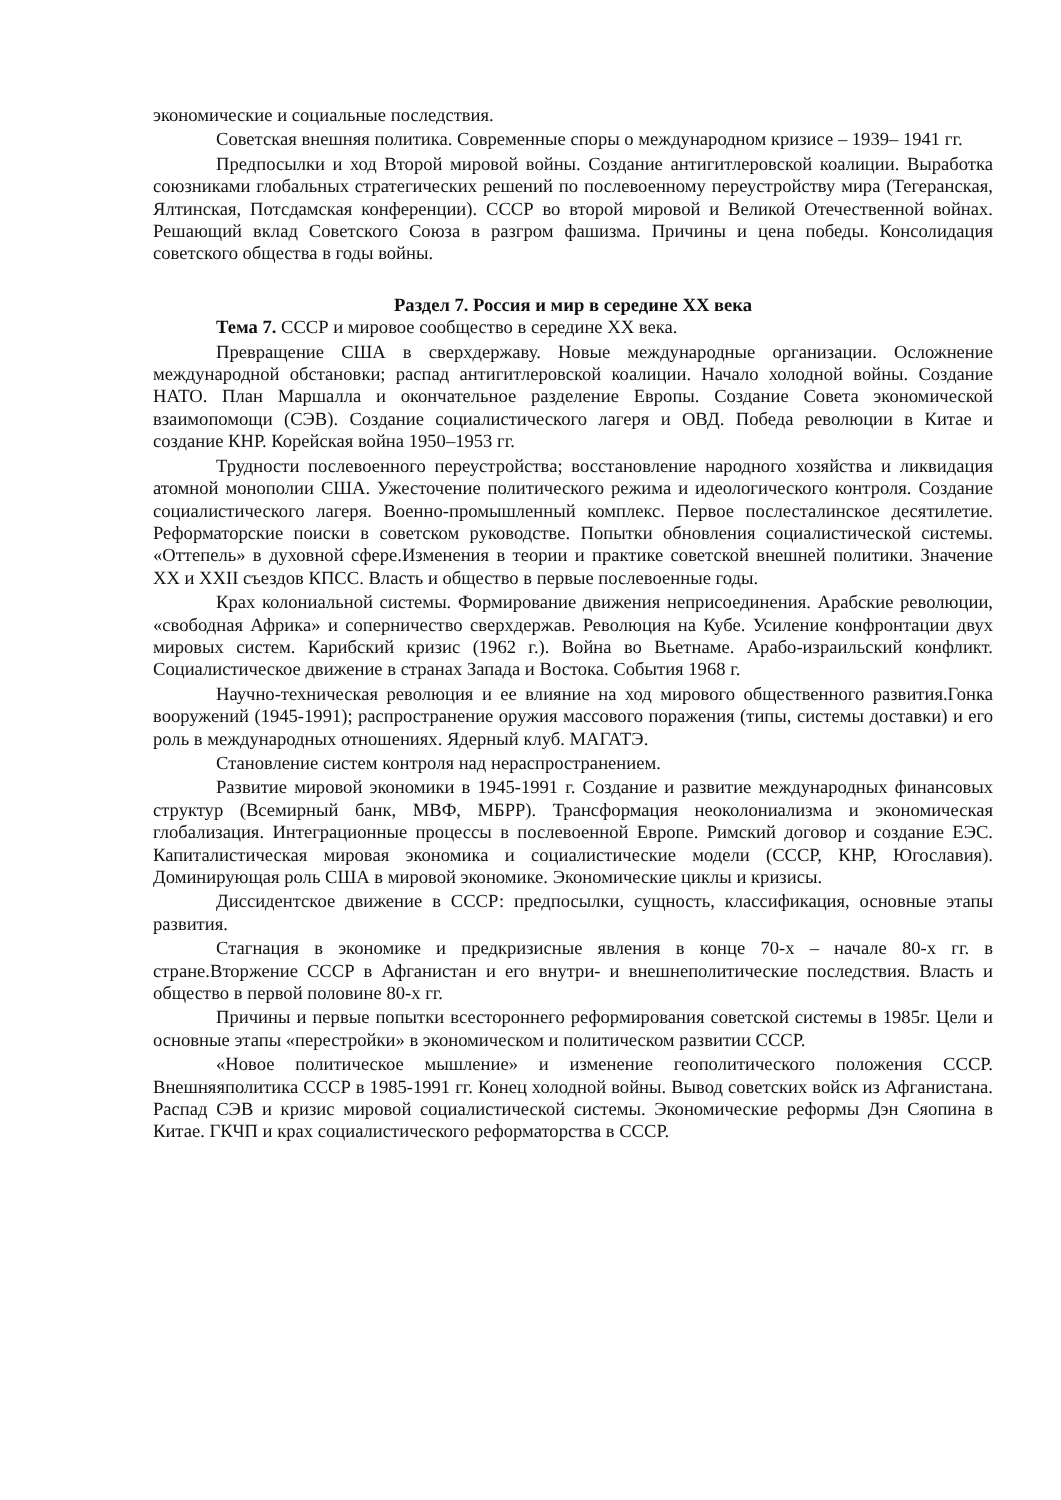экономические и социальные последствия.
Советская внешняя политика. Современные споры о международном кризисе – 1939– 1941 гг.
Предпосылки и ход Второй мировой войны. Создание антигитлеровской коалиции. Выработка союзниками глобальных стратегических решений по послевоенному переустройству мира (Тегеранская, Ялтинская, Потсдамская конференции). СССР во второй мировой и Великой Отечественной войнах. Решающий вклад Советского Союза в разгром фашизма. Причины и цена победы. Консолидация советского общества в годы войны.
Раздел 7. Россия и мир в середине XX века
Тема 7. СССР и мировое сообщество в середине XX века.
Превращение США в сверхдержаву. Новые международные организации. Осложнение международной обстановки; распад антигитлеровской коалиции. Начало холодной войны. Создание НАТО. План Маршалла и окончательное разделение Европы. Создание Совета экономической взаимопомощи (СЭВ). Создание социалистического лагеря и ОВД. Победа революции в Китае и создание КНР. Корейская война 1950–1953 гг.
Трудности послевоенного переустройства; восстановление народного хозяйства и ликвидация атомной монополии США. Ужесточение политического режима и идеологического контроля. Создание социалистического лагеря. Военно-промышленный комплекс. Первое послесталинское десятилетие. Реформаторские поиски в советском руководстве. Попытки обновления социалистической системы. «Оттепель» в духовной сфере.Изменения в теории и практике советской внешней политики. Значение XX и XXII съездов КПСС. Власть и общество в первые послевоенные годы.
Крах колониальной системы. Формирование движения неприсоединения. Арабские революции, «свободная Африка» и соперничество сверхдержав. Революция на Кубе. Усиление конфронтации двух мировых систем. Карибский кризис (1962 г.). Война во Вьетнаме. Арабо-израильский конфликт. Социалистическое движение в странах Запада и Востока. События 1968 г.
Научно-техническая революция и ее влияние на ход мирового общественного развития.Гонка вооружений (1945-1991); распространение оружия массового поражения (типы, системы доставки) и его роль в международных отношениях. Ядерный клуб. МАГАТЭ.
Становление систем контроля над нераспространением.
Развитие мировой экономики в 1945-1991 г. Создание и развитие международных финансовых структур (Всемирный банк, МВФ, МБРР). Трансформация неоколониализма и экономическая глобализация. Интеграционные процессы в послевоенной Европе. Римский договор и создание ЕЭС. Капиталистическая мировая экономика и социалистические модели (СССР, КНР, Югославия). Доминирующая роль США в мировой экономике. Экономические циклы и кризисы.
Диссидентское движение в СССР: предпосылки, сущность, классификация, основные этапы развития.
Стагнация в экономике и предкризисные явления в конце 70-х – начале 80-х гг. в стране.Вторжение СССР в Афганистан и его внутри- и внешнеполитические последствия. Власть и общество в первой половине 80-х гг.
Причины и первые попытки всестороннего реформирования советской системы в 1985г. Цели и основные этапы «перестройки» в экономическом и политическом развитии СССР.
«Новое политическое мышление» и изменение геополитического положения СССР. Внешняяполитика СССР в 1985-1991 гг. Конец холодной войны. Вывод советских войск из Афганистана. Распад СЭВ и кризис мировой социалистической системы. Экономические реформы Дэн Сяопина в Китае. ГКЧП и крах социалистического реформаторства в СССР.